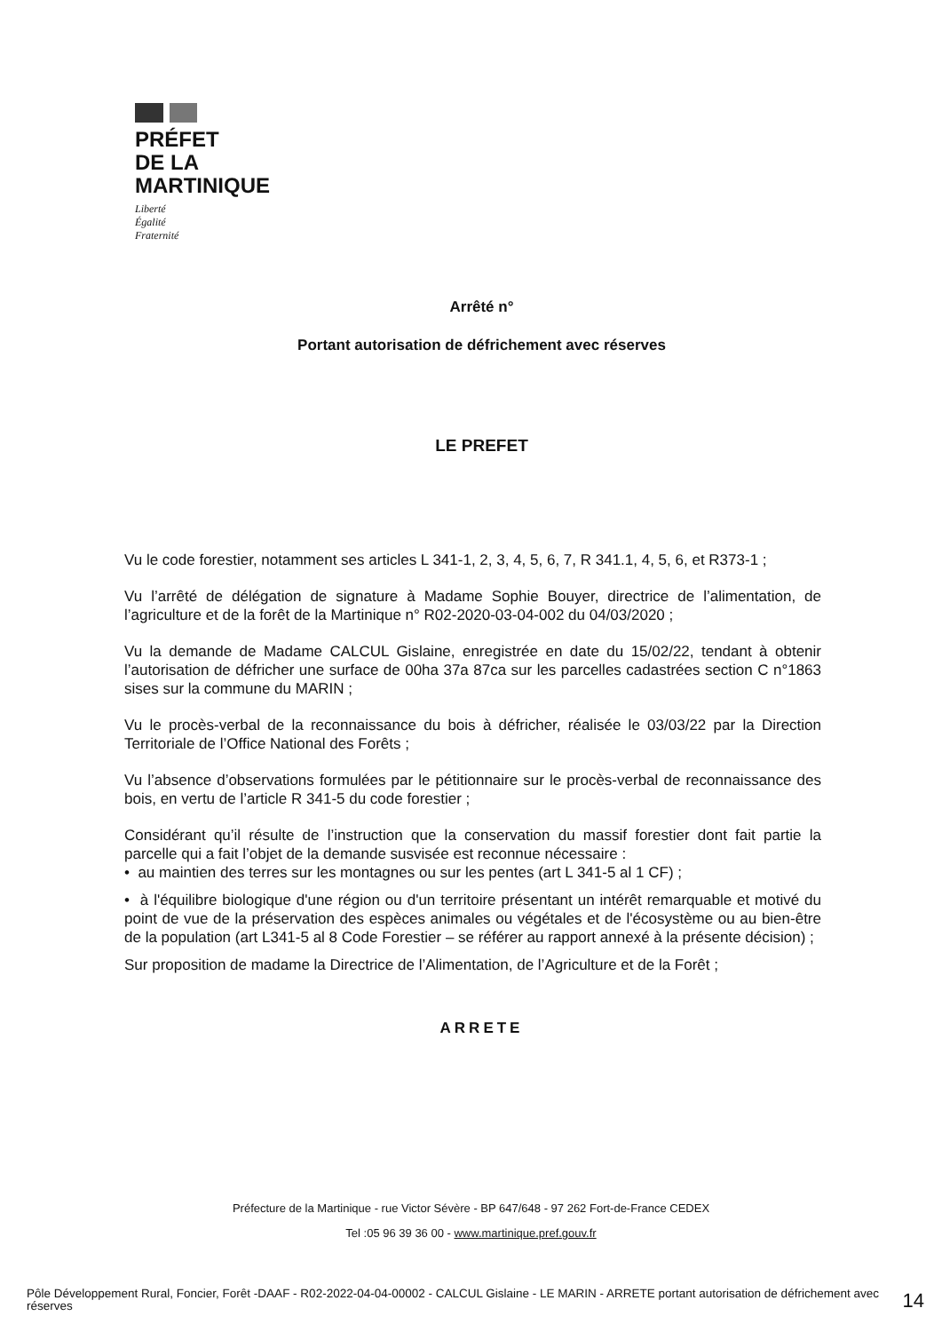PRÉFET
DE LA
MARTINIQUE
Liberté
Égalité
Fraternité
Arrêté n°
Portant autorisation de défrichement avec réserves
LE PREFET
Vu le code forestier, notamment ses articles L 341-1, 2, 3, 4, 5, 6, 7, R 341.1, 4, 5, 6, et R373-1 ;
Vu l’arrêté de délégation de signature à Madame Sophie Bouyer, directrice de l’alimentation, de l’agriculture et de la forêt de la Martinique n° R02-2020-03-04-002 du 04/03/2020 ;
Vu la demande de Madame CALCUL Gislaine, enregistrée en date du 15/02/22, tendant à obtenir l’autorisation de défricher une surface de 00ha 37a 87ca sur les parcelles cadastrées section C n°1863 sises sur la commune du MARIN ;
Vu le procès-verbal de la reconnaissance du bois à défricher, réalisée le 03/03/22 par la Direction Territoriale de l’Office National des Forêts ;
Vu l’absence d’observations formulées par le pétitionnaire sur le procès-verbal de reconnaissance des bois, en vertu de l’article R 341-5 du code forestier ;
Considérant qu’il résulte de l’instruction que la conservation du massif forestier dont fait partie la parcelle qui a fait l’objet de la demande susvisée est reconnue nécessaire :
• au maintien des terres sur les montagnes ou sur les pentes (art L 341-5 al 1 CF) ;
• à l'équilibre biologique d'une région ou d'un territoire présentant un intérêt remarquable et motivé du point de vue de la préservation des espèces animales ou végétales et de l'écosystème ou au bien-être de la population (art L341-5 al 8 Code Forestier – se référer au rapport annexé à la présente décision) ;
Sur proposition de madame la Directrice de l’Alimentation, de l’Agriculture et de la Forêt ;
ARRETE
Préfecture de la Martinique - rue Victor Sévère - BP 647/648 - 97 262 Fort-de-France CEDEX
Tel :05 96 39 36 00 - www.martinique.pref.gouv.fr
Pôle Développement Rural, Foncier, Forêt -DAAF - R02-2022-04-04-00002 - CALCUL Gislaine - LE MARIN - ARRETE portant autorisation de défrichement avec réserves
14